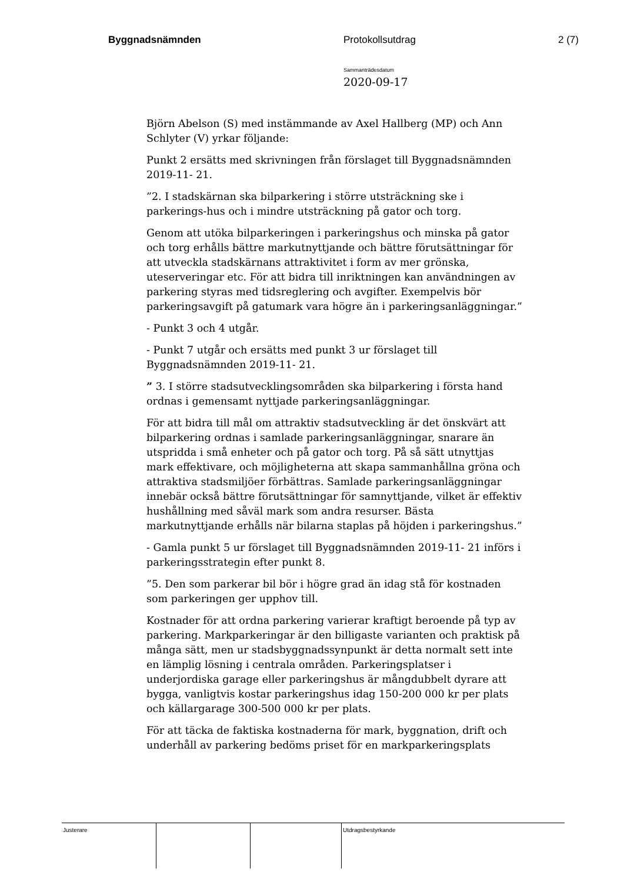Byggnadsnämnden Protokollsutdrag 2 (7)
Sammanträdesdatum
2020-09-17
Björn Abelson (S) med instämmande av Axel Hallberg (MP) och Ann Schlyter (V) yrkar följande:
Punkt 2 ersätts med skrivningen från förslaget till Byggnadsnämnden 2019-11- 21.
”2. I stadskärnan ska bilparkering i större utsträckning ske i parkerings-hus och i mindre utsträckning på gator och torg.
Genom att utöka bilparkeringen i parkeringshus och minska på gator och torg erhålls bättre markutnyttjande och bättre förutsättningar för att utveckla stadskärnans attraktivitet i form av mer grönska, uteserveringar etc. För att bidra till inriktningen kan användningen av parkering styras med tidsreglering och avgifter. Exempelvis bör parkeringsavgift på gatumark vara högre än i parkeringsanläggningar.”
- Punkt 3 och 4 utgår.
- Punkt 7 utgår och ersätts med punkt 3 ur förslaget till Byggnadsnämnden 2019-11- 21.
” 3. I större stadsutvecklingsområden ska bilparkering i första hand ordnas i gemensamt nyttjade parkeringsanläggningar.
För att bidra till mål om attraktiv stadsutveckling är det önskvärt att bilparkering ordnas i samlade parkeringsanläggningar, snarare än utspridda i små enheter och på gator och torg. På så sätt utnyttjas mark effektivare, och möjligheterna att skapa sammanhållna gröna och attraktiva stadsmiljöer förbättras. Samlade parkeringsanläggningar innebär också bättre förutsättningar för samnyttjande, vilket är effektiv hushållning med såväl mark som andra resurser. Bästa markutnyttjande erhålls när bilarna staplas på höjden i parkeringshus.”
- Gamla punkt 5 ur förslaget till Byggnadsnämnden 2019-11- 21 införs i parkeringsstrategin efter punkt 8.
”5. Den som parkerar bil bör i högre grad än idag stå för kostnaden som parkeringen ger upphov till.
Kostnader för att ordna parkering varierar kraftigt beroende på typ av parkering. Markparkeringar är den billigaste varianten och praktisk på många sätt, men ur stadsbyggnadssynpunkt är detta normalt sett inte en lämplig lösning i centrala områden. Parkeringsplatser i underjordiska garage eller parkeringshus är mångdubbelt dyrare att bygga, vanligtvis kostar parkeringshus idag 150-200 000 kr per plats och källargarage 300-500 000 kr per plats.
För att täcka de faktiska kostnaderna för mark, byggnation, drift och underhåll av parkering bedöms priset för en markparkeringsplats
Justerare Utdragsbestyrkande